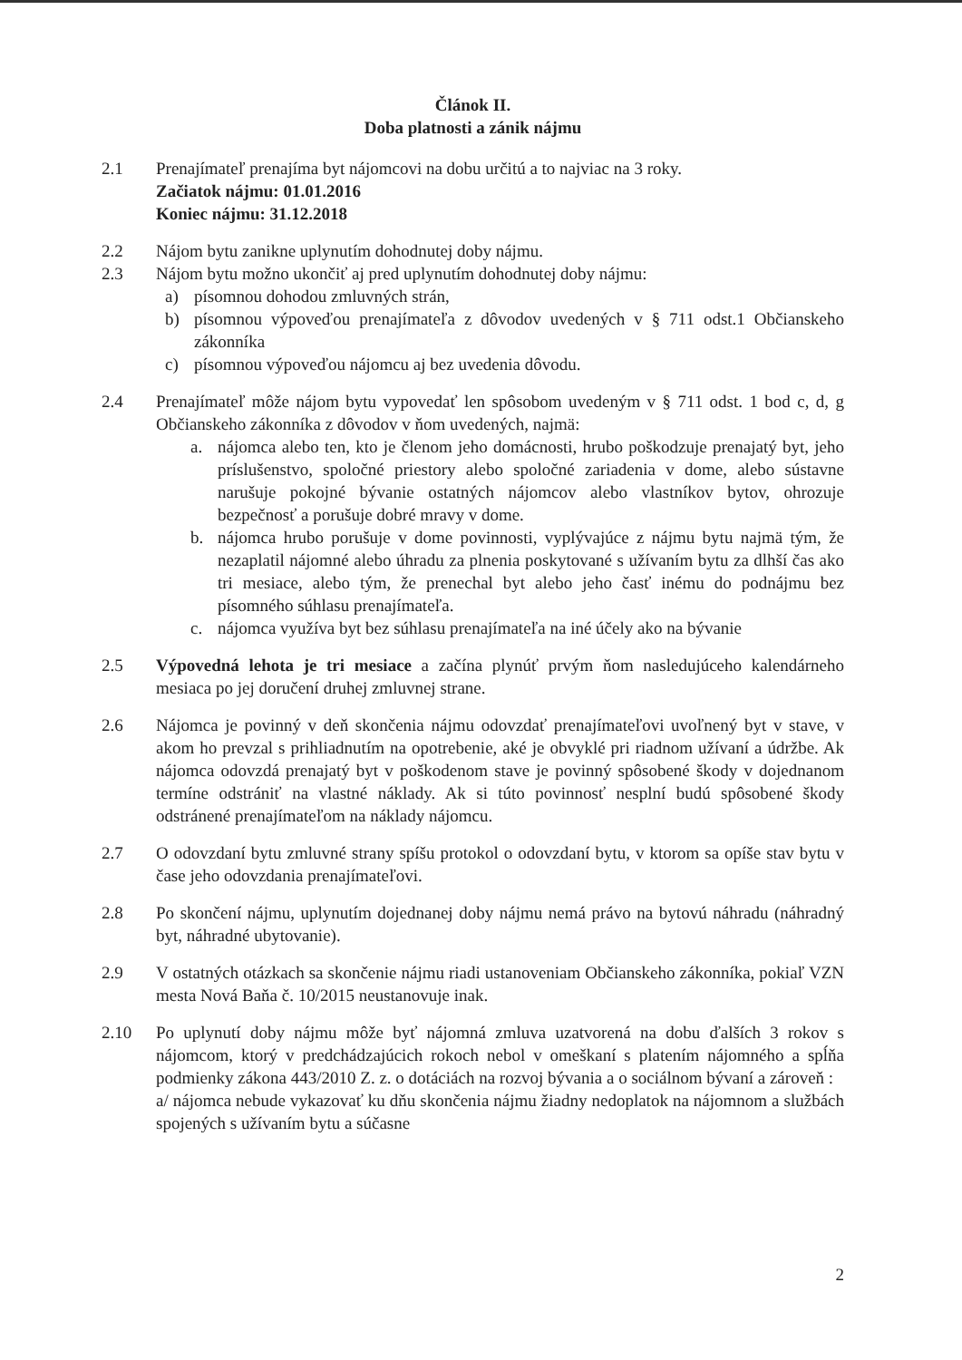Článok II.
Doba platnosti a zánik nájmu
2.1 Prenajímateľ prenajíma byt nájomcovi na dobu určitú a to najviac na 3 roky.
Začiatok nájmu: 01.01.2016
Koniec nájmu: 31.12.2018
2.2 Nájom bytu zanikne uplynutím dohodnutej doby nájmu.
2.3 Nájom bytu možno ukončiť aj pred uplynutím dohodnutej doby nájmu:
a) písomnou dohodou zmluvných strán,
b) písomnou výpoveďou prenajímateľa z dôvodov uvedených v § 711 odst.1 Občianskeho zákonníka
c) písomnou výpoveďou nájomcu aj bez uvedenia dôvodu.
2.4 Prenajímateľ môže nájom bytu vypovedať len spôsobom uvedeným v § 711 odst. 1 bod c, d, g Občianskeho zákonníka z dôvodov v ňom uvedených, najmä:
a. nájomca alebo ten, kto je členom jeho domácnosti, hrubo poškodzuje prenajatý byt, jeho príslušenstvo, spoločné priestory alebo spoločné zariadenia v dome, alebo sústavne narušuje pokojné bývanie ostatných nájomcov alebo vlastníkov bytov, ohrozuje bezpečnosť a porušuje dobré mravy v dome.
b. nájomca hrubo porušuje v dome povinnosti, vyplývajúce z nájmu bytu najmä tým, že nezaplatil nájomné alebo úhradu za plnenia poskytované s užívaním bytu za dlhší čas ako tri mesiace, alebo tým, že prenechal byt alebo jeho časť inému do podnájmu bez písomného súhlasu prenajímateľa.
c. nájomca využíva byt bez súhlasu prenajímateľa na iné účely ako na bývanie
2.5 Výpovedná lehota je tri mesiace a začína plynúť prvým ňom nasledujúceho kalendárneho mesiaca po jej doručení druhej zmluvnej strane.
2.6 Nájomca je povinný v deň skončenia nájmu odovzdať prenajímateľovi uvoľnený byt v stave, v akom ho prevzal s prihliadnutím na opotrebenie, aké je obvyklé pri riadnom užívaní a údržbe. Ak nájomca odovzdá prenajatý byt v poškodenom stave je povinný spôsobené škody v dojednanom termíne odstrániť na vlastné náklady. Ak si túto povinnosť nesplní budú spôsobené škody odstránené prenajímateľom na náklady nájomcu.
2.7 O odovzdaní bytu zmluvné strany spíšu protokol o odovzdaní bytu, v ktorom sa opíše stav bytu v čase jeho odovzdania prenajímateľovi.
2.8 Po skončení nájmu, uplynutím dojednanej doby nájmu nemá právo na bytovú náhradu (náhradný byt, náhradné ubytovanie).
2.9 V ostatných otázkach sa skončenie nájmu riadi ustanoveniam Občianskeho zákonníka, pokiaľ VZN mesta Nová Baňa č. 10/2015 neustanovuje inak.
2.10 Po uplynutí doby nájmu môže byť nájomná zmluva uzatvorená na dobu ďalších 3 rokov s nájomcom, ktorý v predchádzajúcich rokoch nebol v omeškaní s platením nájomného a spĺňa podmienky zákona 443/2010 Z. z. o dotáciách na rozvoj bývania a o sociálnom bývaní a zároveň :
a/ nájomca nebude vykazovať ku dňu skončenia nájmu žiadny nedoplatok na nájomnom a službách spojených s užívaním bytu a súčasne
2